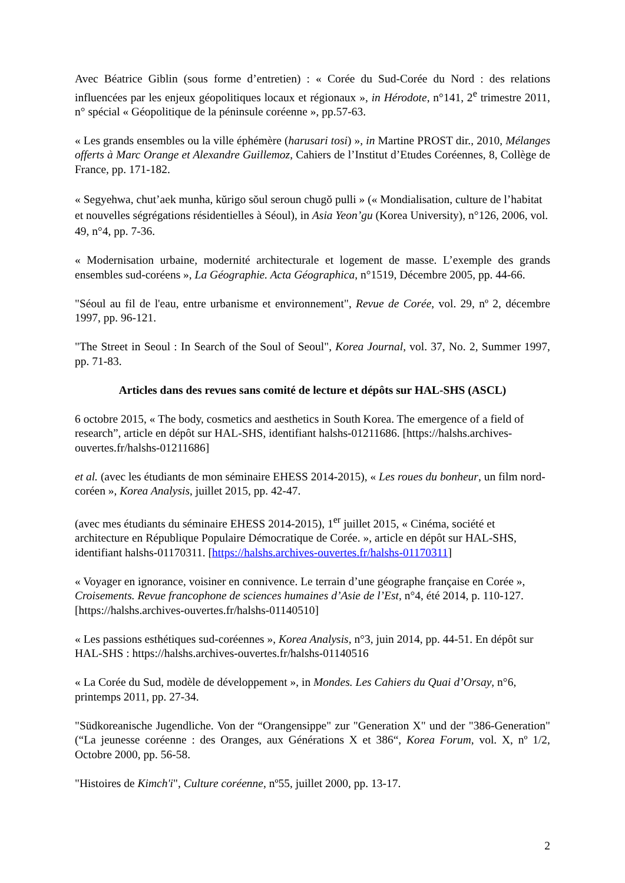Avec Béatrice Giblin (sous forme d’entretien) : « Corée du Sud-Corée du Nord : des relations influencées par les enjeux géopolitiques locaux et régionaux », in Hérodote, n°141, 2<sup>e</sup> trimestre 2011, n° spécial « Géopolitique de la péninsule coréenne », pp.57-63.
« Les grands ensembles ou la ville éphémère (harusari tosi) », in Martine PROST dir., 2010, Mélanges offerts à Marc Orange et Alexandre Guillemoz, Cahiers de l’Institut d’Etudes Coréennes, 8, Collège de France, pp. 171-182.
« Segyehwa, chut’aek munha, kŭrigo sŏul seroun chugŏ pulli » (« Mondialisation, culture de l’habitat et nouvelles ségrégations résidentielles à Séoul), in Asia Yeon’gu (Korea University), n°126, 2006, vol. 49, n°4, pp. 7-36.
« Modernisation urbaine, modernité architecturale et logement de masse. L’exemple des grands ensembles sud-coréens », La Géographie. Acta Géographica, n°1519, Décembre 2005, pp. 44-66.
"Séoul au fil de l'eau, entre urbanisme et environnement", Revue de Corée, vol. 29, nº 2, décembre 1997, pp. 96-121.
"The Street in Seoul : In Search of the Soul of Seoul", Korea Journal, vol. 37, No. 2, Summer 1997, pp. 71-83.
Articles dans des revues sans comité de lecture et dépôts sur HAL-SHS (ASCL)
6 octobre 2015, « The body, cosmetics and aesthetics in South Korea. The emergence of a field of research”, article en dépôt sur HAL-SHS, identifiant halshs-01211686. [https://halshs.archives-ouvertes.fr/halshs-01211686]
et al. (avec les étudiants de mon séminaire EHESS 2014-2015), « Les roues du bonheur, un film nord-coréen », Korea Analysis, juillet 2015, pp. 42-47.
(avec mes étudiants du séminaire EHESS 2014-2015), 1<sup>er</sup> juillet 2015, « Cinéma, société et architecture en République Populaire Démocratique de Corée. », article en dépôt sur HAL-SHS, identifiant halshs-01170311. [https://halshs.archives-ouvertes.fr/halshs-01170311]
« Voyager en ignorance, voisiner en connivence. Le terrain d’une géographe française en Corée », Croisements. Revue francophone de sciences humaines d’Asie de l’Est, n°4, été 2014, p. 110-127. [https://halshs.archives-ouvertes.fr/halshs-01140510]
« Les passions esthétiques sud-coréennes », Korea Analysis, n°3, juin 2014, pp. 44-51. En dépôt sur HAL-SHS : https://halshs.archives-ouvertes.fr/halshs-01140516
« La Corée du Sud, modèle de développement », in Mondes. Les Cahiers du Quai d’Orsay, n°6, printemps 2011, pp. 27-34.
"Südkoreanische Jugendliche. Von der “Orangensippe" zur "Generation X" und der "386-Generation" (“La jeunesse coréenne : des Oranges, aux Générations X et 386“, Korea Forum, vol. X, nº 1/2, Octobre 2000, pp. 56-58.
"Histoires de Kimch'i", Culture coréenne, nº55, juillet 2000, pp. 13-17.
2